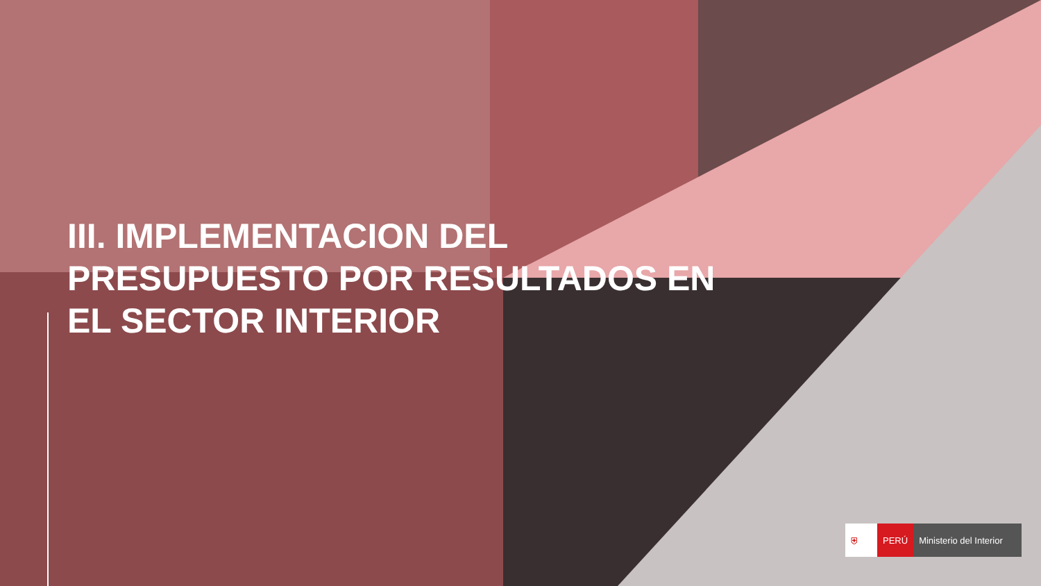III. IMPLEMENTACION DEL
PRESUPUESTO POR RESULTADOS EN
EL SECTOR INTERIOR
⛨ PERÚ Ministerio del Interior